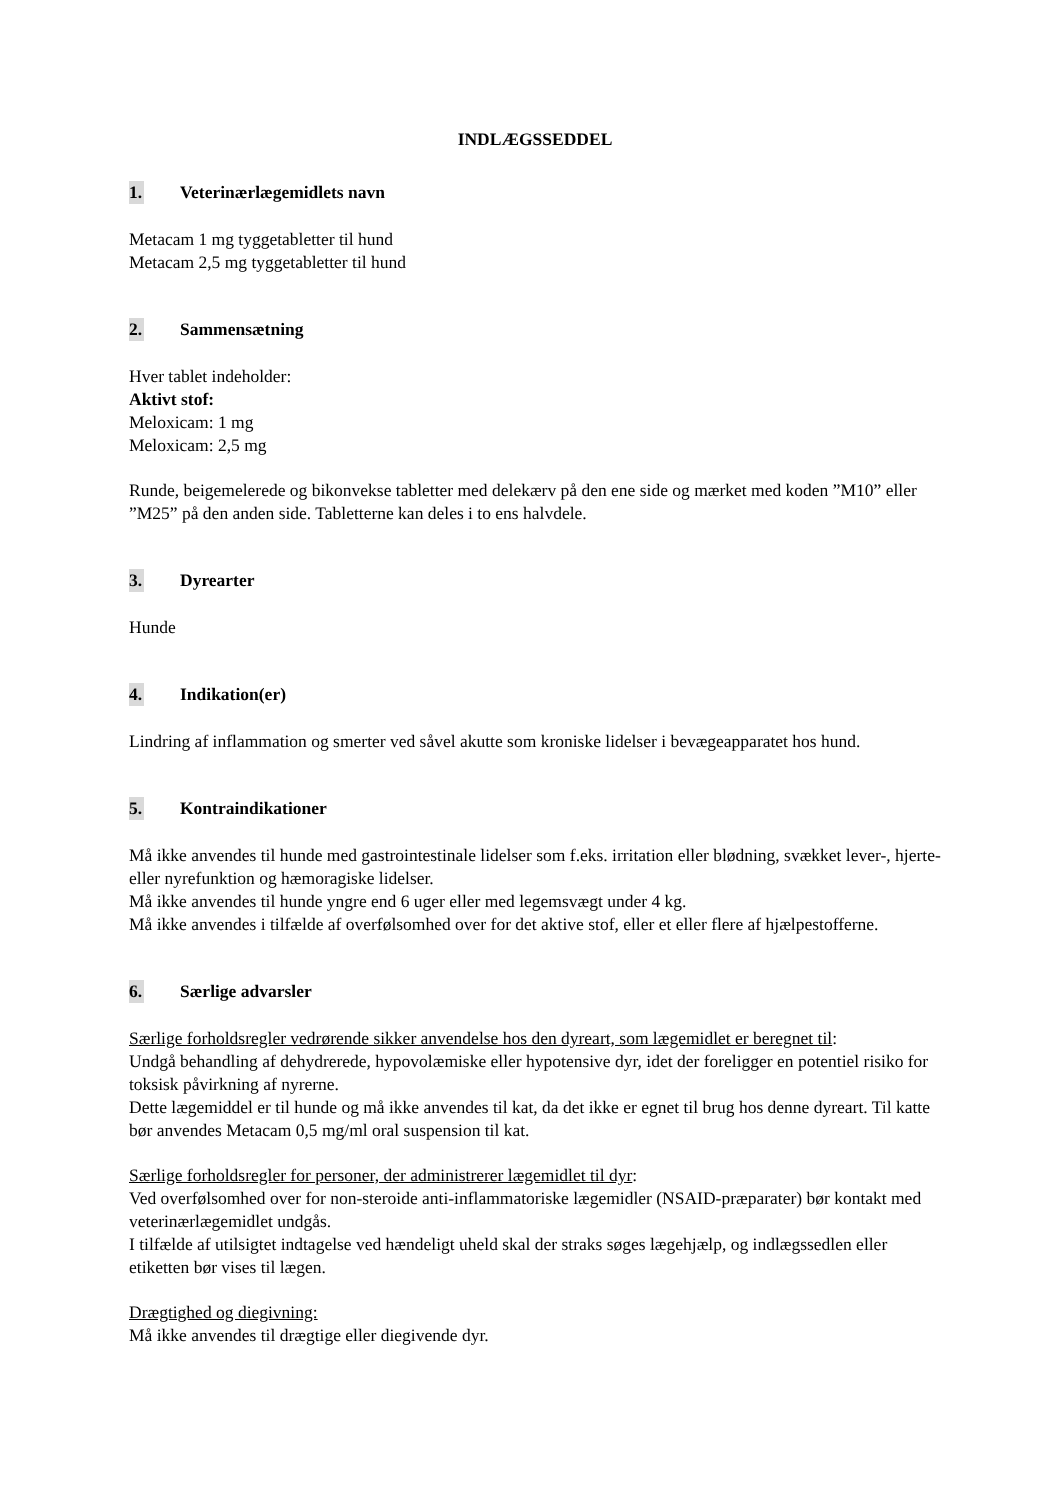INDLÆGSSEDDEL
1. Veterinærlægemidlets navn
Metacam 1 mg tyggetabletter til hund
Metacam 2,5 mg tyggetabletter til hund
2. Sammensætning
Hver tablet indeholder:
Aktivt stof:
Meloxicam: 1 mg
Meloxicam: 2,5 mg
Runde, beigemelerede og bikonvekse tabletter med delekærv på den ene side og mærket med koden ”M10” eller ”M25” på den anden side. Tabletterne kan deles i to ens halvdele.
3. Dyrearter
Hunde
4. Indikation(er)
Lindring af inflammation og smerter ved såvel akutte som kroniske lidelser i bevægeapparatet hos hund.
5. Kontraindikationer
Må ikke anvendes til hunde med gastrointestinale lidelser som f.eks. irritation eller blødning, svækket lever-, hjerte- eller nyrefunktion og hæmoragiske lidelser.
Må ikke anvendes til hunde yngre end 6 uger eller med legemsvægt under 4 kg.
Må ikke anvendes i tilfælde af overfølsomhed over for det aktive stof, eller et eller flere af hjælpestofferne.
6. Særlige advarsler
Særlige forholdsregler vedrørende sikker anvendelse hos den dyreart, som lægemidlet er beregnet til:
Undgå behandling af dehydrerede, hypovolæmiske eller hypotensive dyr, idet der foreligger en potentiel risiko for toksisk påvirkning af nyrerne.
Dette lægemiddel er til hunde og må ikke anvendes til kat, da det ikke er egnet til brug hos denne dyreart. Til katte bør anvendes Metacam 0,5 mg/ml oral suspension til kat.
Særlige forholdsregler for personer, der administrerer lægemidlet til dyr:
Ved overfølsomhed over for non-steroide anti-inflammatoriske lægemidler (NSAID-præparater) bør kontakt med veterinærlægemidlet undgås.
I tilfælde af utilsigtet indtagelse ved hændeligt uheld skal der straks søges lægehjælp, og indlægssedlen eller etiketten bør vises til lægen.
Drægtighed og diegivning:
Må ikke anvendes til drægtige eller diegivende dyr.